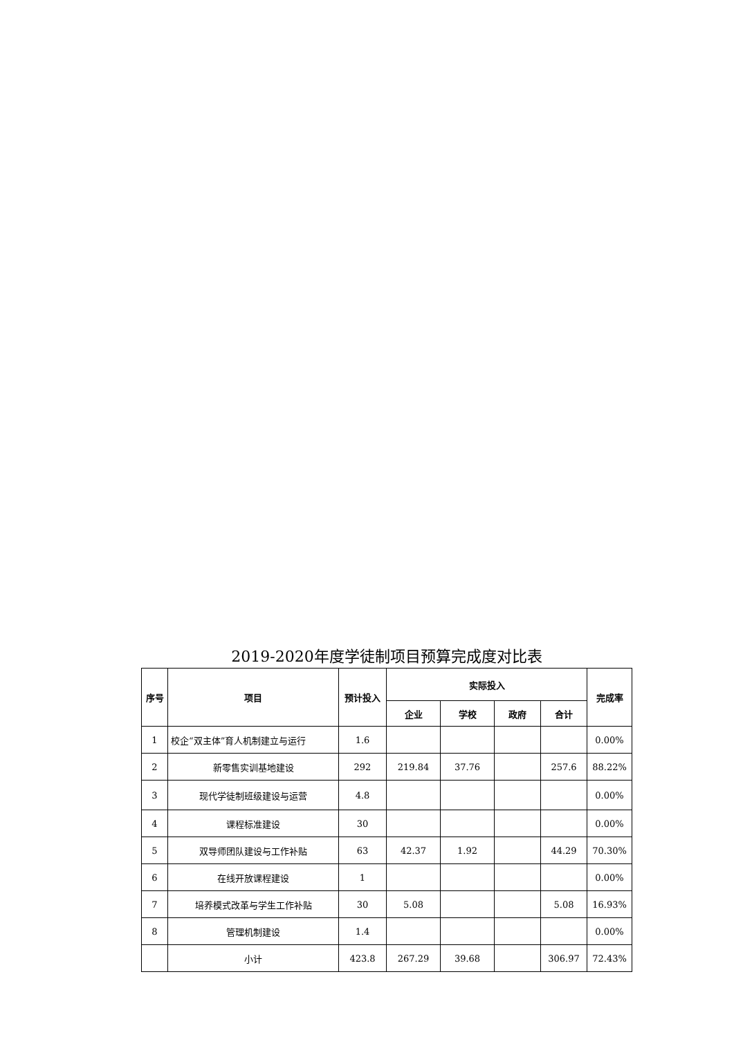2019-2020年度学徒制项目预算完成度对比表
| 序号 | 项目 | 预计投入 | 实际投入 | | | | 完成率 |
| --- | --- | --- | --- | --- | --- | --- | --- |
| | | | 企业 | 学校 | 政府 | 合计 | |
| 1 | 校企“双主体”育人机制建立与运行 | 1.6 | | | | | 0.00% |
| 2 | 新零售实训基地建设 | 292 | 219.84 | 37.76 | | 257.6 | 88.22% |
| 3 | 现代学徒制班级建设与运营 | 4.8 | | | | | 0.00% |
| 4 | 课程标准建设 | 30 | | | | | 0.00% |
| 5 | 双导师团队建设与工作补贴 | 63 | 42.37 | 1.92 | | 44.29 | 70.30% |
| 6 | 在线开放课程建设 | 1 | | | | | 0.00% |
| 7 | 培养模式改革与学生工作补贴 | 30 | 5.08 | | | 5.08 | 16.93% |
| 8 | 管理机制建设 | 1.4 | | | | | 0.00% |
| | 小计 | 423.8 | 267.29 | 39.68 | | 306.97 | 72.43% |